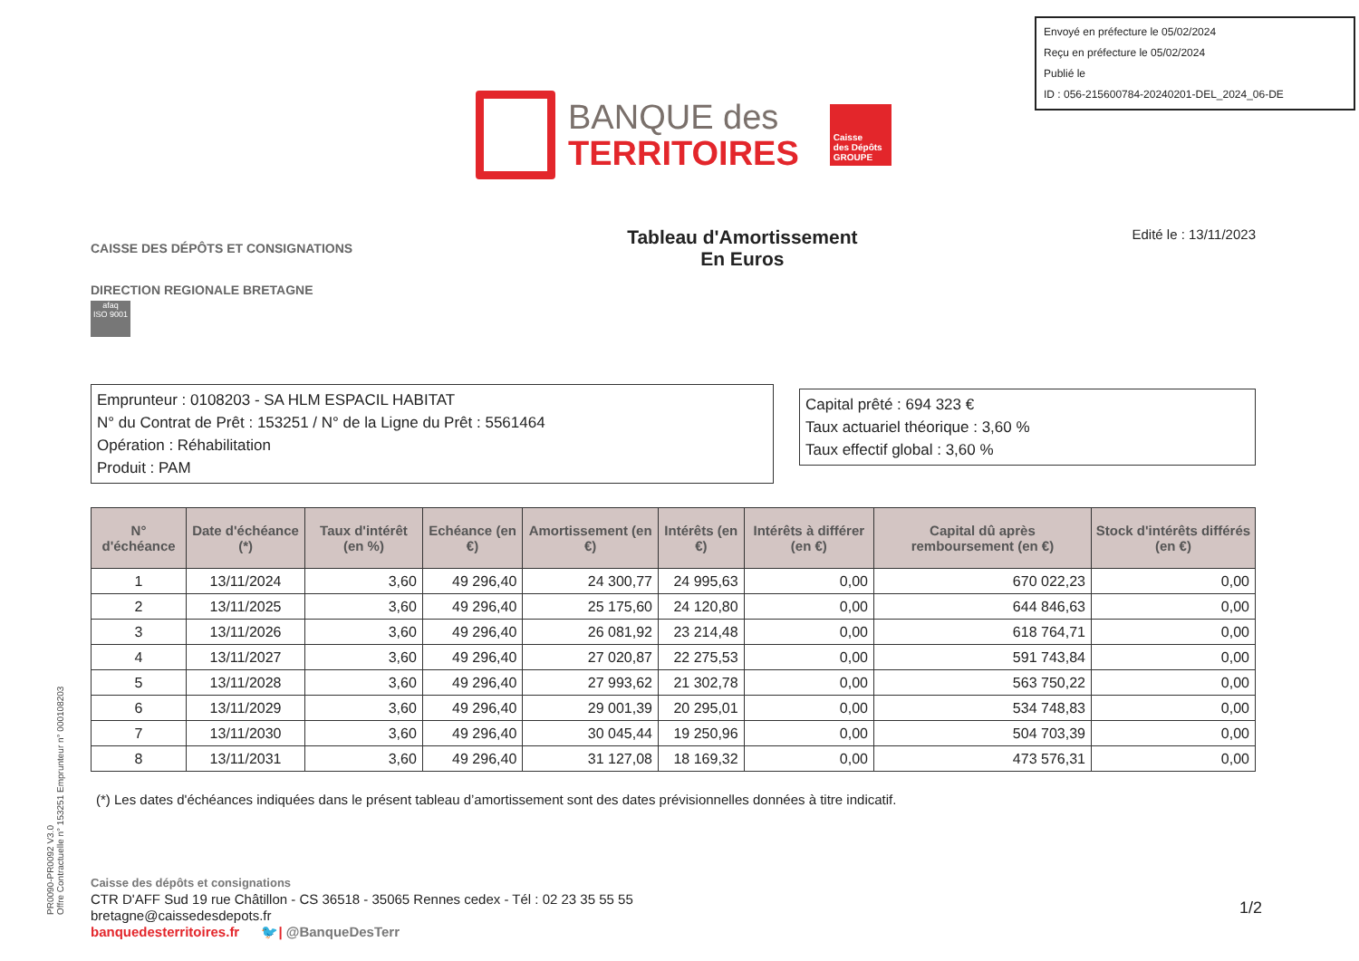Envoyé en préfecture le 05/02/2024
Reçu en préfecture le 05/02/2024
Publié le
ID : 056-215600784-20240201-DEL_2024_06-DE
BANQUE des
TERRITOIRES
Caisse
des Dépôts
GROUPE
PR0090-PR0092 V3.0
Offre Contractuelle n° 153251 Emprunteur n° 000108203
CAISSE DES DÉPÔTS ET CONSIGNATIONS
DIRECTION REGIONALE BRETAGNE
afaq
ISO 9001
Tableau d'Amortissement
En Euros
Edité le : 13/11/2023
Emprunteur : 0108203 - SA HLM ESPACIL HABITAT
N° du Contrat de Prêt : 153251 / N° de la Ligne du Prêt : 5561464
Opération : Réhabilitation
Produit : PAM
Capital prêté : 694 323 €
Taux actuariel théorique : 3,60 %
Taux effectif global : 3,60 %
| N° d'échéance | Date d'échéance (*) | Taux d'intérêt (en %) | Echéance (en €) | Amortissement (en €) | Intérêts (en €) | Intérêts à différer (en €) | Capital dû après remboursement (en €) | Stock d'intérêts différés (en €) |
| --- | --- | --- | --- | --- | --- | --- | --- | --- |
| 1 | 13/11/2024 | 3,60 | 49 296,40 | 24 300,77 | 24 995,63 | 0,00 | 670 022,23 | 0,00 |
| 2 | 13/11/2025 | 3,60 | 49 296,40 | 25 175,60 | 24 120,80 | 0,00 | 644 846,63 | 0,00 |
| 3 | 13/11/2026 | 3,60 | 49 296,40 | 26 081,92 | 23 214,48 | 0,00 | 618 764,71 | 0,00 |
| 4 | 13/11/2027 | 3,60 | 49 296,40 | 27 020,87 | 22 275,53 | 0,00 | 591 743,84 | 0,00 |
| 5 | 13/11/2028 | 3,60 | 49 296,40 | 27 993,62 | 21 302,78 | 0,00 | 563 750,22 | 0,00 |
| 6 | 13/11/2029 | 3,60 | 49 296,40 | 29 001,39 | 20 295,01 | 0,00 | 534 748,83 | 0,00 |
| 7 | 13/11/2030 | 3,60 | 49 296,40 | 30 045,44 | 19 250,96 | 0,00 | 504 703,39 | 0,00 |
| 8 | 13/11/2031 | 3,60 | 49 296,40 | 31 127,08 | 18 169,32 | 0,00 | 473 576,31 | 0,00 |
(*) Les dates d'échéances indiquées dans le présent tableau d’amortissement sont des dates prévisionnelles données à titre indicatif.
Caisse des dépôts et consignations
CTR D'AFF Sud 19 rue Châtillon - CS 36518 - 35065 Rennes cedex - Tél : 02 23 35 55 55
bretagne@caissedesdepots.fr
banquedesterritoires.fr 🐦| @BanqueDesTerr
1/2